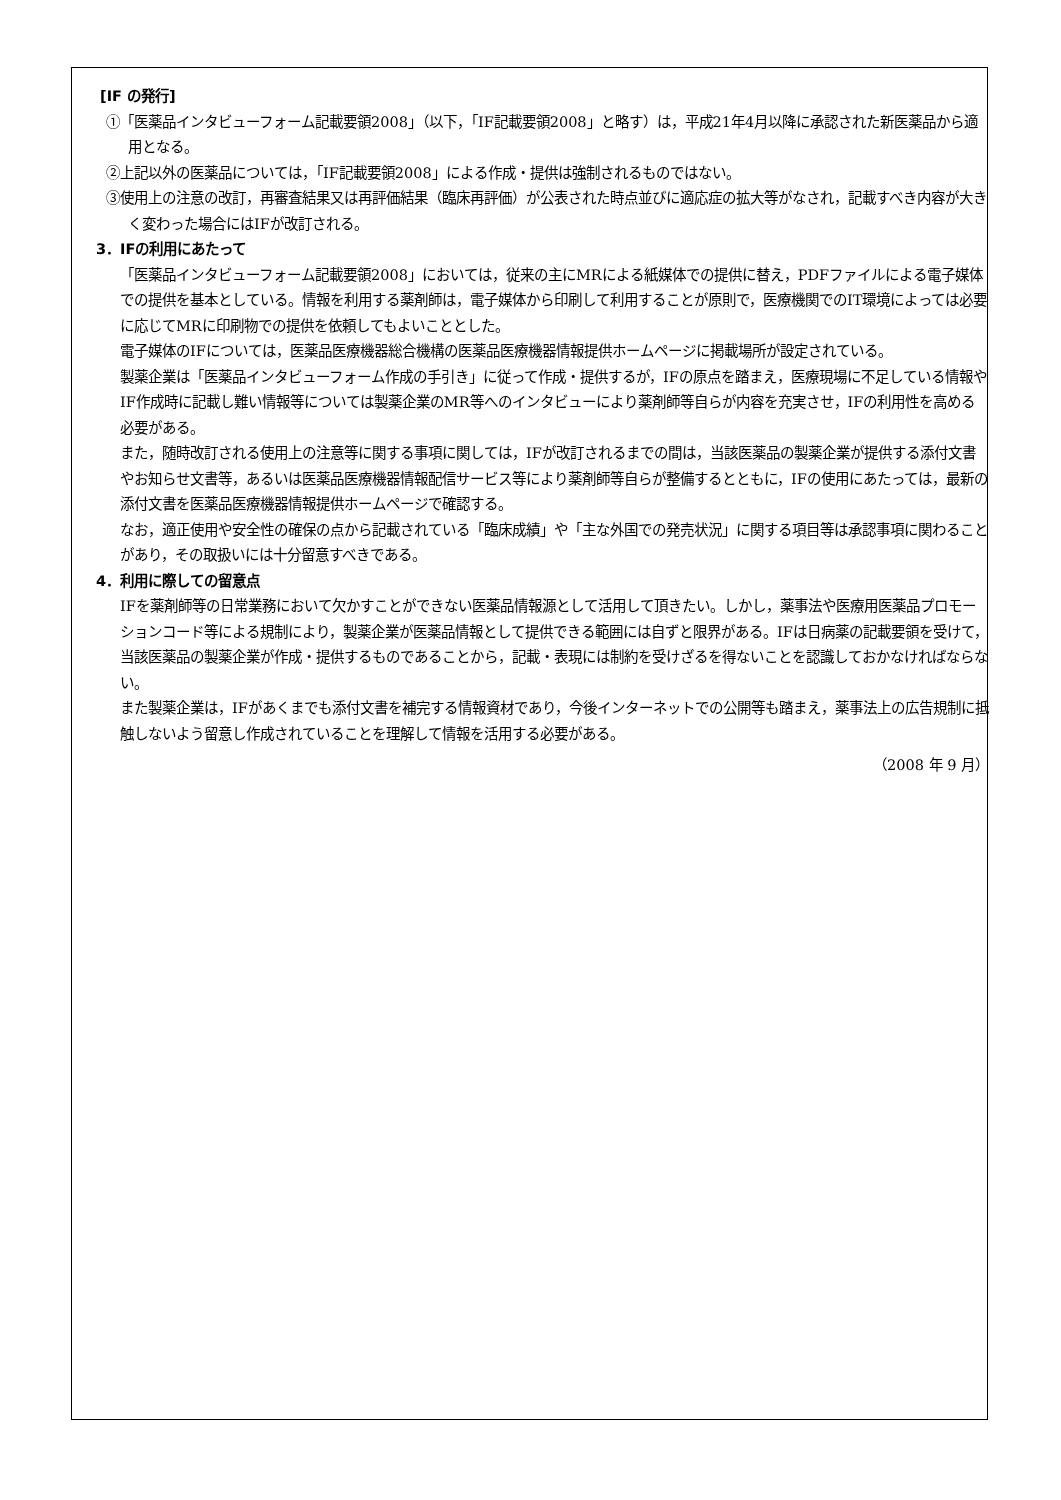[IF の発行]
①「医薬品インタビューフォーム記載要領2008」（以下，「IF記載要領2008」と略す）は，平成21年4月以降に承認された新医薬品から適用となる。
②上記以外の医薬品については，「IF記載要領2008」による作成・提供は強制されるものではない。
③使用上の注意の改訂，再審査結果又は再評価結果（臨床再評価）が公表された時点並びに適応症の拡大等がなされ，記載すべき内容が大きく変わった場合にはIFが改訂される。
3．IFの利用にあたって
「医薬品インタビューフォーム記載要領2008」においては，従来の主にMRによる紙媒体での提供に替え，PDFファイルによる電子媒体での提供を基本としている。情報を利用する薬剤師は，電子媒体から印刷して利用することが原則で，医療機関でのIT環境によっては必要に応じてMRに印刷物での提供を依頼してもよいこととした。
電子媒体のIFについては，医薬品医療機器総合機構の医薬品医療機器情報提供ホームページに掲載場所が設定されている。
製薬企業は「医薬品インタビューフォーム作成の手引き」に従って作成・提供するが，IFの原点を踏まえ，医療現場に不足している情報やIF作成時に記載し難い情報等については製薬企業のMR等へのインタビューにより薬剤師等自らが内容を充実させ，IFの利用性を高める必要がある。
また，随時改訂される使用上の注意等に関する事項に関しては，IFが改訂されるまでの間は，当該医薬品の製薬企業が提供する添付文書やお知らせ文書等，あるいは医薬品医療機器情報配信サービス等により薬剤師等自らが整備するとともに，IFの使用にあたっては，最新の添付文書を医薬品医療機器情報提供ホームページで確認する。
なお，適正使用や安全性の確保の点から記載されている「臨床成績」や「主な外国での発売状況」に関する項目等は承認事項に関わることがあり，その取扱いには十分留意すべきである。
4．利用に際しての留意点
IFを薬剤師等の日常業務において欠かすことができない医薬品情報源として活用して頂きたい。しかし，薬事法や医療用医薬品プロモーションコード等による規制により，製薬企業が医薬品情報として提供できる範囲には自ずと限界がある。IFは日病薬の記載要領を受けて，当該医薬品の製薬企業が作成・提供するものであることから，記載・表現には制約を受けざるを得ないことを認識しておかなければならない。
また製薬企業は，IFがあくまでも添付文書を補完する情報資材であり，今後インターネットでの公開等も踏まえ，薬事法上の広告規制に抵触しないよう留意し作成されていることを理解して情報を活用する必要がある。
（2008 年 9 月）